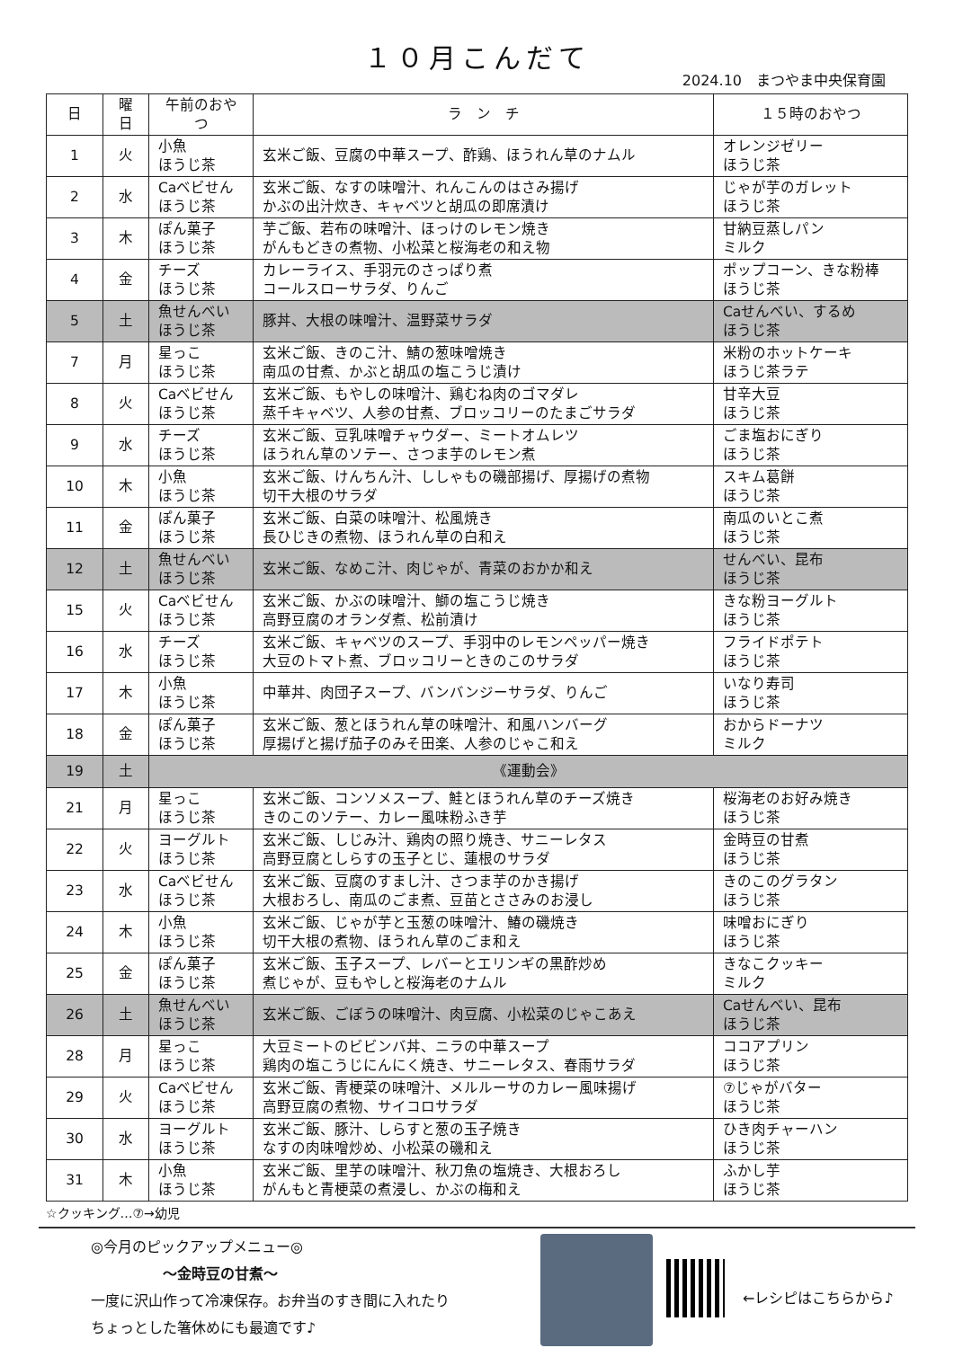１０月こんだて
2024.10　まつやま中央保育園
| 日 | 曜日 | 午前のおやつ | ラ ン チ | １５時のおやつ |
| --- | --- | --- | --- | --- |
| 1 | 火 | 小魚 ほうじ茶 | 玄米ご飯、豆腐の中華スープ、酢鶏、ほうれん草のナムル | オレンジゼリー ほうじ茶 |
| 2 | 水 | Caベビせん ほうじ茶 | 玄米ご飯、なすの味噌汁、れんこんのはさみ揚げ かぶの出汁炊き、キャベツと胡瓜の即席漬け | じゃが芋のガレット ほうじ茶 |
| 3 | 木 | ぽん菓子 ほうじ茶 | 芋ご飯、若布の味噌汁、ほっけのレモン焼き がんもどきの煮物、小松菜と桜海老の和え物 | 甘納豆蒸しパン ミルク |
| 4 | 金 | チーズ ほうじ茶 | カレーライス、手羽元のさっぱり煮 コールスローサラダ、りんご | ポップコーン、きな粉棒 ほうじ茶 |
| 5 | 土 | 魚せんべい ほうじ茶 | 豚丼、大根の味噌汁、温野菜サラダ | Caせんべい、するめ ほうじ茶 |
| 7 | 月 | 星っこ ほうじ茶 | 玄米ご飯、きのこ汁、鯖の葱味噌焼き 南瓜の甘煮、かぶと胡瓜の塩こうじ漬け | 米粉のホットケーキ ほうじ茶ラテ |
| 8 | 火 | Caベビせん ほうじ茶 | 玄米ご飯、もやしの味噌汁、鶏むね肉のゴマダレ 蒸千キャベツ、人参の甘煮、ブロッコリーのたまごサラダ | 甘辛大豆 ほうじ茶 |
| 9 | 水 | チーズ ほうじ茶 | 玄米ご飯、豆乳味噌チャウダー、ミートオムレツ ほうれん草のソテー、さつま芋のレモン煮 | ごま塩おにぎり ほうじ茶 |
| 10 | 木 | 小魚 ほうじ茶 | 玄米ご飯、けんちん汁、ししゃもの磯部揚げ、厚揚げの煮物 切干大根のサラダ | スキム葛餅 ほうじ茶 |
| 11 | 金 | ぽん菓子 ほうじ茶 | 玄米ご飯、白菜の味噌汁、松風焼き 長ひじきの煮物、ほうれん草の白和え | 南瓜のいとこ煮 ほうじ茶 |
| 12 | 土 | 魚せんべい ほうじ茶 | 玄米ご飯、なめこ汁、肉じゃが、青菜のおかか和え | せんべい、昆布 ほうじ茶 |
| 15 | 火 | Caベビせん ほうじ茶 | 玄米ご飯、かぶの味噌汁、鰤の塩こうじ焼き 高野豆腐のオランダ煮、松前漬け | きな粉ヨーグルト ほうじ茶 |
| 16 | 水 | チーズ ほうじ茶 | 玄米ご飯、キャベツのスープ、手羽中のレモンペッパー焼き 大豆のトマト煮、ブロッコリーときのこのサラダ | フライドポテト ほうじ茶 |
| 17 | 木 | 小魚 ほうじ茶 | 中華丼、肉団子スープ、バンバンジーサラダ、りんご | いなり寿司 ほうじ茶 |
| 18 | 金 | ぽん菓子 ほうじ茶 | 玄米ご飯、葱とほうれん草の味噌汁、和風ハンバーグ 厚揚げと揚げ茄子のみそ田楽、人参のじゃこ和え | おからドーナツ ミルク |
| 19 | 土 | 《運動会》 | | |
| 21 | 月 | 星っこ ほうじ茶 | 玄米ご飯、コンソメスープ、鮭とほうれん草のチーズ焼き きのこのソテー、カレー風味粉ふき芋 | 桜海老のお好み焼き ほうじ茶 |
| 22 | 火 | ヨーグルト ほうじ茶 | 玄米ご飯、しじみ汁、鶏肉の照り焼き、サニーレタス 高野豆腐としらすの玉子とじ、蓮根のサラダ | 金時豆の甘煮 ほうじ茶 |
| 23 | 水 | Caベビせん ほうじ茶 | 玄米ご飯、豆腐のすまし汁、さつま芋のかき揚げ 大根おろし、南瓜のごま煮、豆苗とささみのお浸し | きのこのグラタン ほうじ茶 |
| 24 | 木 | 小魚 ほうじ茶 | 玄米ご飯、じゃが芋と玉葱の味噌汁、鰆の磯焼き 切干大根の煮物、ほうれん草のごま和え | 味噌おにぎり ほうじ茶 |
| 25 | 金 | ぽん菓子 ほうじ茶 | 玄米ご飯、玉子スープ、レバーとエリンギの黒酢炒め 煮じゃが、豆もやしと桜海老のナムル | きなこクッキー ミルク |
| 26 | 土 | 魚せんべい ほうじ茶 | 玄米ご飯、ごぼうの味噌汁、肉豆腐、小松菜のじゃこあえ | Caせんべい、昆布 ほうじ茶 |
| 28 | 月 | 星っこ ほうじ茶 | 大豆ミートのビビンバ丼、ニラの中華スープ 鶏肉の塩こうじにんにく焼き、サニーレタス、春雨サラダ | ココアプリン ほうじ茶 |
| 29 | 火 | Caベビせん ほうじ茶 | 玄米ご飯、青梗菜の味噌汁、メルルーサのカレー風味揚げ 高野豆腐の煮物、サイコロサラダ | ⑦じゃがバター ほうじ茶 |
| 30 | 水 | ヨーグルト ほうじ茶 | 玄米ご飯、豚汁、しらすと葱の玉子焼き なすの肉味噌炒め、小松菜の磯和え | ひき肉チャーハン ほうじ茶 |
| 31 | 木 | 小魚 ほうじ茶 | 玄米ご飯、里芋の味噌汁、秋刀魚の塩焼き、大根おろし がんもと青梗菜の煮浸し、かぶの梅和え | ふかし芋 ほうじ茶 |
☆クッキング…⑦→幼児
◎今月のピックアップメニュー◎
～金時豆の甘煮～
一度に沢山作って冷凍保存。お弁当のすき間に入れたり
ちょっとした箸休めにも最適です♪
←レシピはこちらから♪